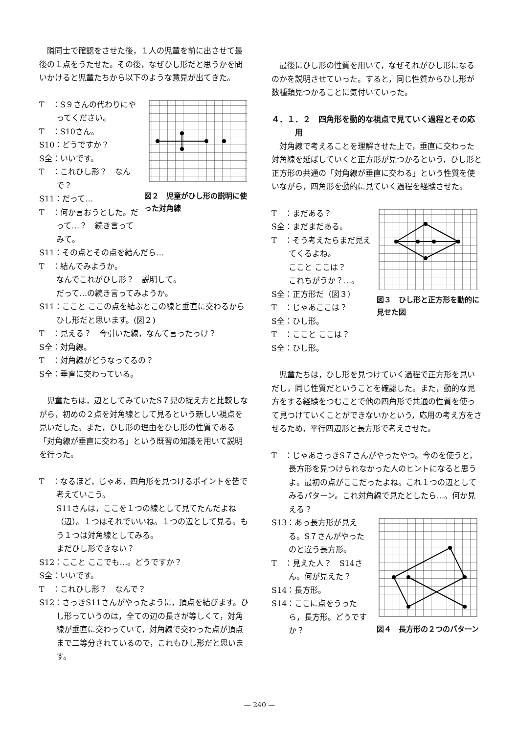隣同士で確認をさせた後，１人の児童を前に出させて最後の１点をうたせた。その後，なぜひし形だと思うかを問いかけると児童たちから以下のような意見が出てきた。
T　：S９さんの代わりにやってください。
T　：S10さん。
S10：どうですか？
S全：いいです。
T　：これひし形？　なんで？
S11：だって…
T　：何か言おうとした。だって…？　続き言ってみて。
図２　児童がひし形の説明に使った対角線
S11：その点とその点を結んだら…
T　：結んでみようか。
なんでこれがひし形？　説明して。
だって…の続き言ってみようか。
S11：ここと ここの点を結ぶとこの線と垂直に交わるからひし形だと思います。(図２)
T　：見える？　今引いた線，なんて言ったっけ？
S全：対角線。
T　：対角線がどうなってるの？
S全：垂直に交わっている。
児童たちは，辺としてみていたS７児の捉え方と比較しながら，初めの２点を対角線として見るという新しい視点を見いだした。また，ひし形の理由をひし形の性質である「対角線が垂直に交わる」という既習の知識を用いて説明を行った。
T　：なるほど，じゃあ，四角形を見つけるポイントを皆で考えていこう。
S11さんは，ここを１つの線として見てたんだよね（辺）。１つはそれでいいね。１つの辺として見る。もう１つは対角線としてみる。
まだひし形できない？
S12：ここと ここでも…。どうですか？
S全：いいです。
T　：これひし形？　なんで？
S12：さっきS11さんがやったように，頂点を結びます。ひし形っていうのは，全ての辺の長さが等しくて，対角線が垂直に交わっていて，対角線で交わった点が頂点まで二等分されているので，これもひし形だと思います。
最後にひし形の性質を用いて，なぜそれがひし形になるのかを説明させていった。すると，同じ性質からひし形が数種類見つかることに気付いていった。
４．１．２　四角形を動的な視点で見ていく過程とその応用
対角線で考えることを理解させた上で，垂直に交わった対角線を延ばしていくと正方形が見つかるという，ひし形と正方形の共通の「対角線が垂直に交わる」という性質を使いながら，四角形を動的に見ていく過程を経験させた。
T　：まだある？
S全：まだまだある。
T　：そう考えたらまだ見えてくるよね。
ここと ここは？
これちがうか？…。
S全：正方形だ（図３）
T　：じゃあここは？
S全：ひし形。
T　：ここと ここは？
S全：ひし形。
図３　ひし形と正方形を動的に見せた図
児童たちは，ひし形を見つけていく過程で正方形を見いだし，同じ性質だということを確認した。また，動的な見方をする経験をつむことで他の四角形で共通の性質を使って見つけていくことができないかという，応用の考え方をさせるため，平行四辺形と長方形で考えさせた。
T　：じゃあさっきS７さんがやったやつ。今のを使うと，長方形を見つけられなかった人のヒントになると思うよ。最初の点がここだったよね。これ１つの辺としてみるパターン。これ対角線で見たとしたら…。何か見える？
S13：あっ長方形が見える。S７さんがやったのと違う長方形。
T　：見えた人？　S14さん。何が見えた？
S14：長方形。
S14：ここに点をうったら，長方形。どうですか？
図４　長方形の２つのパターン
— 240 —